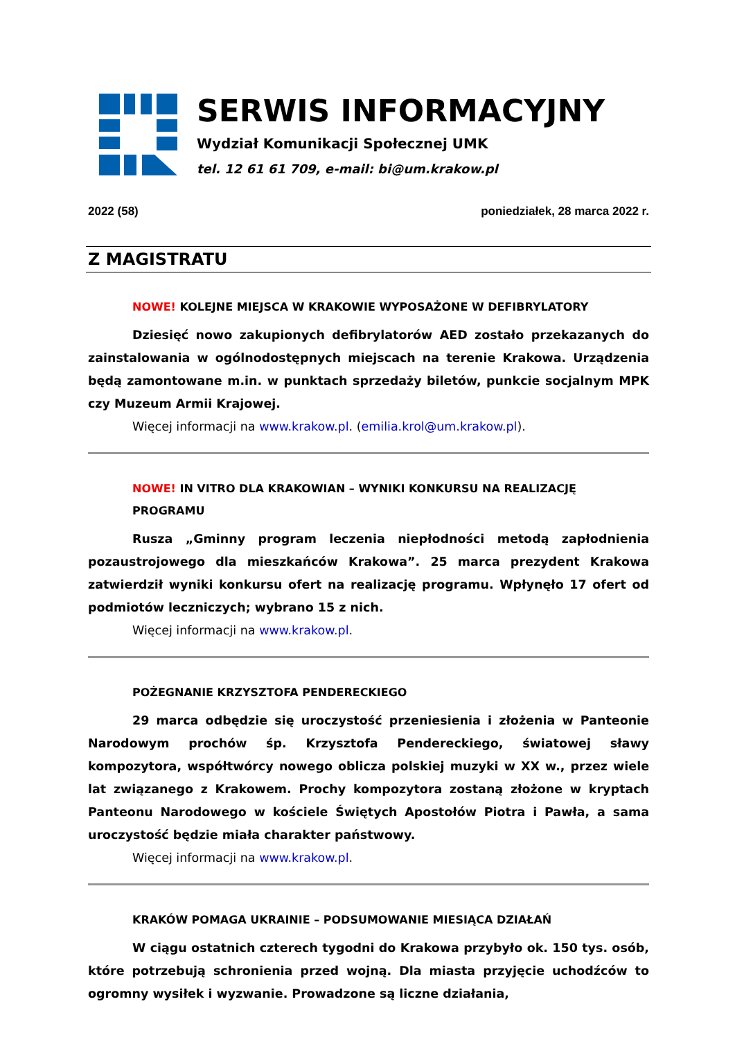SERWIS INFORMACYJNY
Wydział Komunikacji Społecznej UMK
tel. 12 61 61 709, e-mail: bi@um.krakow.pl
2022 (58) poniedziałek, 28 marca 2022 r.
Z MAGISTRATU
NOWE! KOLEJNE MIEJSCA W KRAKOWIE WYPOSAŻONE W DEFIBRYLATORY
Dziesięć nowo zakupionych defibrylatorów AED zostało przekazanych do zainstalowania w ogólnodostępnych miejscach na terenie Krakowa. Urządzenia będą zamontowane m.in. w punktach sprzedaży biletów, punkcie socjalnym MPK czy Muzeum Armii Krajowej.
Więcej informacji na www.krakow.pl. (emilia.krol@um.krakow.pl).
NOWE! IN VITRO DLA KRAKOWIAN – WYNIKI KONKURSU NA REALIZACJĘ PROGRAMU
Rusza „Gminny program leczenia niepłodności metodą zapłodnienia pozaustrojowego dla mieszkańców Krakowa”. 25 marca prezydent Krakowa zatwierdził wyniki konkursu ofert na realizację programu. Wpłynęło 17 ofert od podmiotów leczniczych; wybrano 15 z nich.
Więcej informacji na www.krakow.pl.
POŻEGNANIE KRZYSZTOFA PENDERECKIEGO
29 marca odbędzie się uroczystość przeniesienia i złożenia w Panteonie Narodowym prochów śp. Krzysztofa Pendereckiego, światowej sławy kompozytora, współtwórcy nowego oblicza polskiej muzyki w XX w., przez wiele lat związanego z Krakowem. Prochy kompozytora zostaną złożone w kryptach Panteonu Narodowego w kościele Świętych Apostołów Piotra i Pawła, a sama uroczystość będzie miała charakter państwowy.
Więcej informacji na www.krakow.pl.
KRAKÓW POMAGA UKRAINIE – PODSUMOWANIE MIESIĄCA DZIAŁAŃ
W ciągu ostatnich czterech tygodni do Krakowa przybyło ok. 150 tys. osób, które potrzebują schronienia przed wojną. Dla miasta przyjęcie uchodźców to ogromny wysiłek i wyzwanie. Prowadzone są liczne działania,